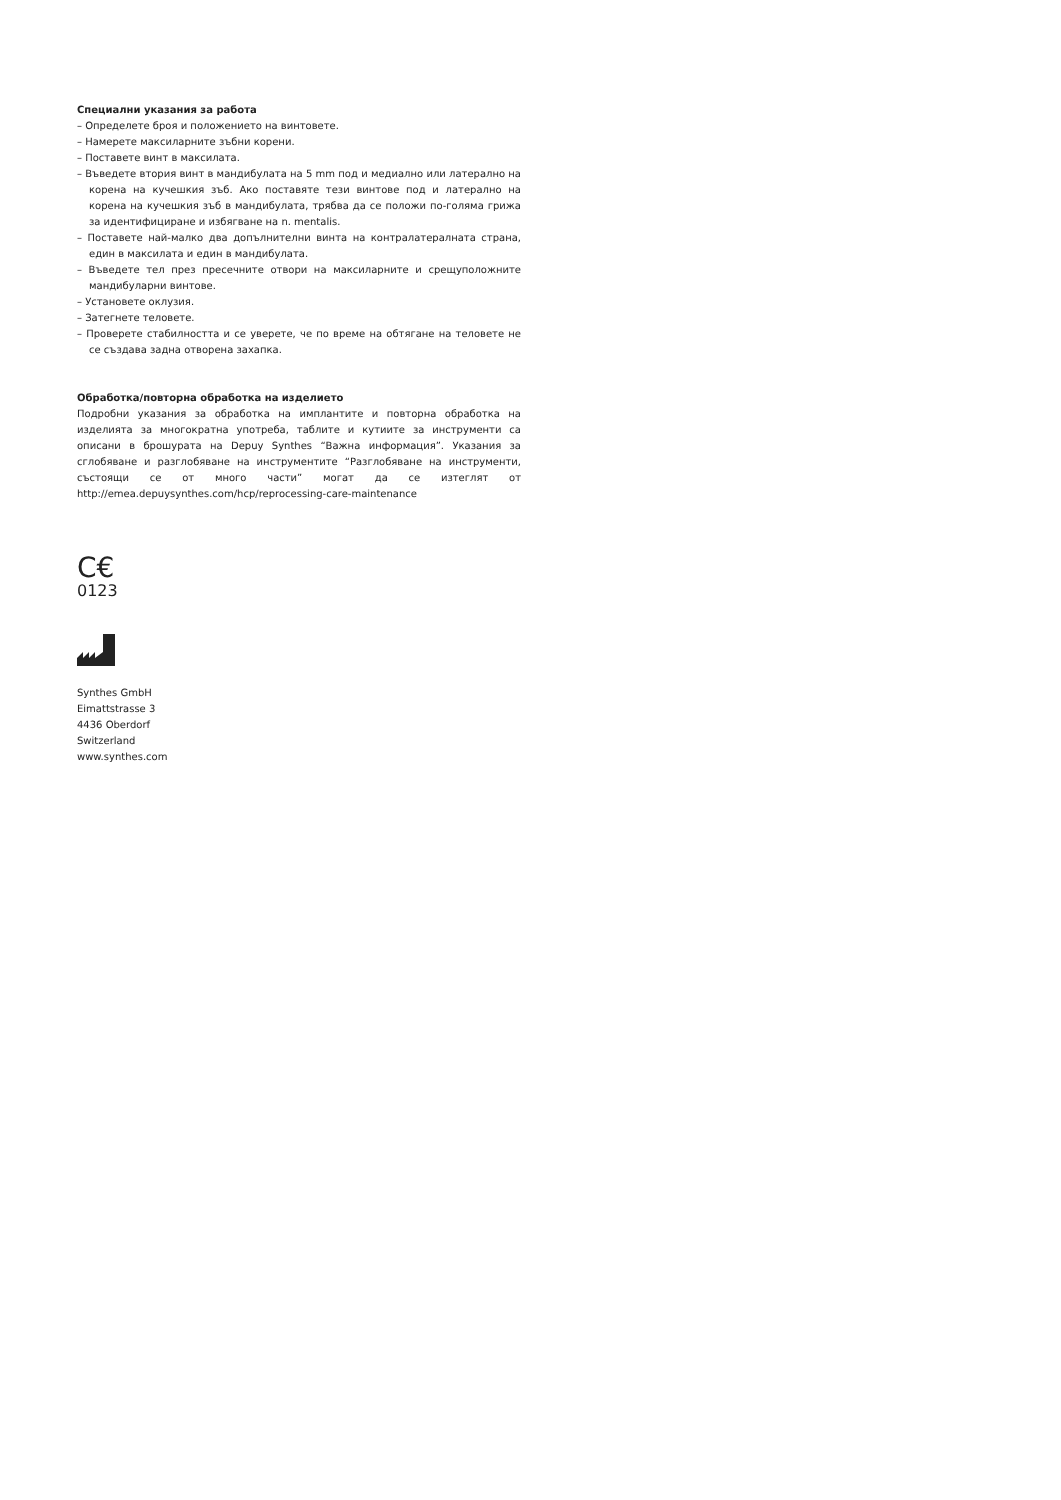Специални указания за работа
– Определете броя и положението на винтовете.
– Намерете максиларните зъбни корени.
– Поставете винт в максилата.
– Въведете втория винт в мандибулата на 5 mm под и медиално или латерално на корена на кучешкия зъб. Ако поставяте тези винтове под и латерално на корена на кучешкия зъб в мандибулата, трябва да се положи по-голяма грижа за идентифициране и избягване на n. mentalis.
– Поставете най-малко два допълнителни винта на контралатералната страна, един в максилата и един в мандибулата.
– Въведете тел през пресечните отвори на максиларните и срещуположните мандибуларни винтове.
– Установете оклузия.
– Затегнете теловете.
– Проверете стабилността и се уверете, че по време на обтягане на теловете не се създава задна отворена захапка.
Обработка/повторна обработка на изделието
Подробни указания за обработка на имплантите и повторна обработка на изделията за многократна употреба, таблите и кутиите за инструменти са описани в брошурата на Depuy Synthes “Важна информация”. Указания за сглобяване и разглобяване на инструментите “Разглобяване на инструменти, състоящи се от много части” могат да се изтеглят от http://emea.depuysynthes.com/hcp/reprocessing-care-maintenance
C€
0123
Synthes GmbH
Eimattstrasse 3
4436 Oberdorf
Switzerland
www.synthes.com